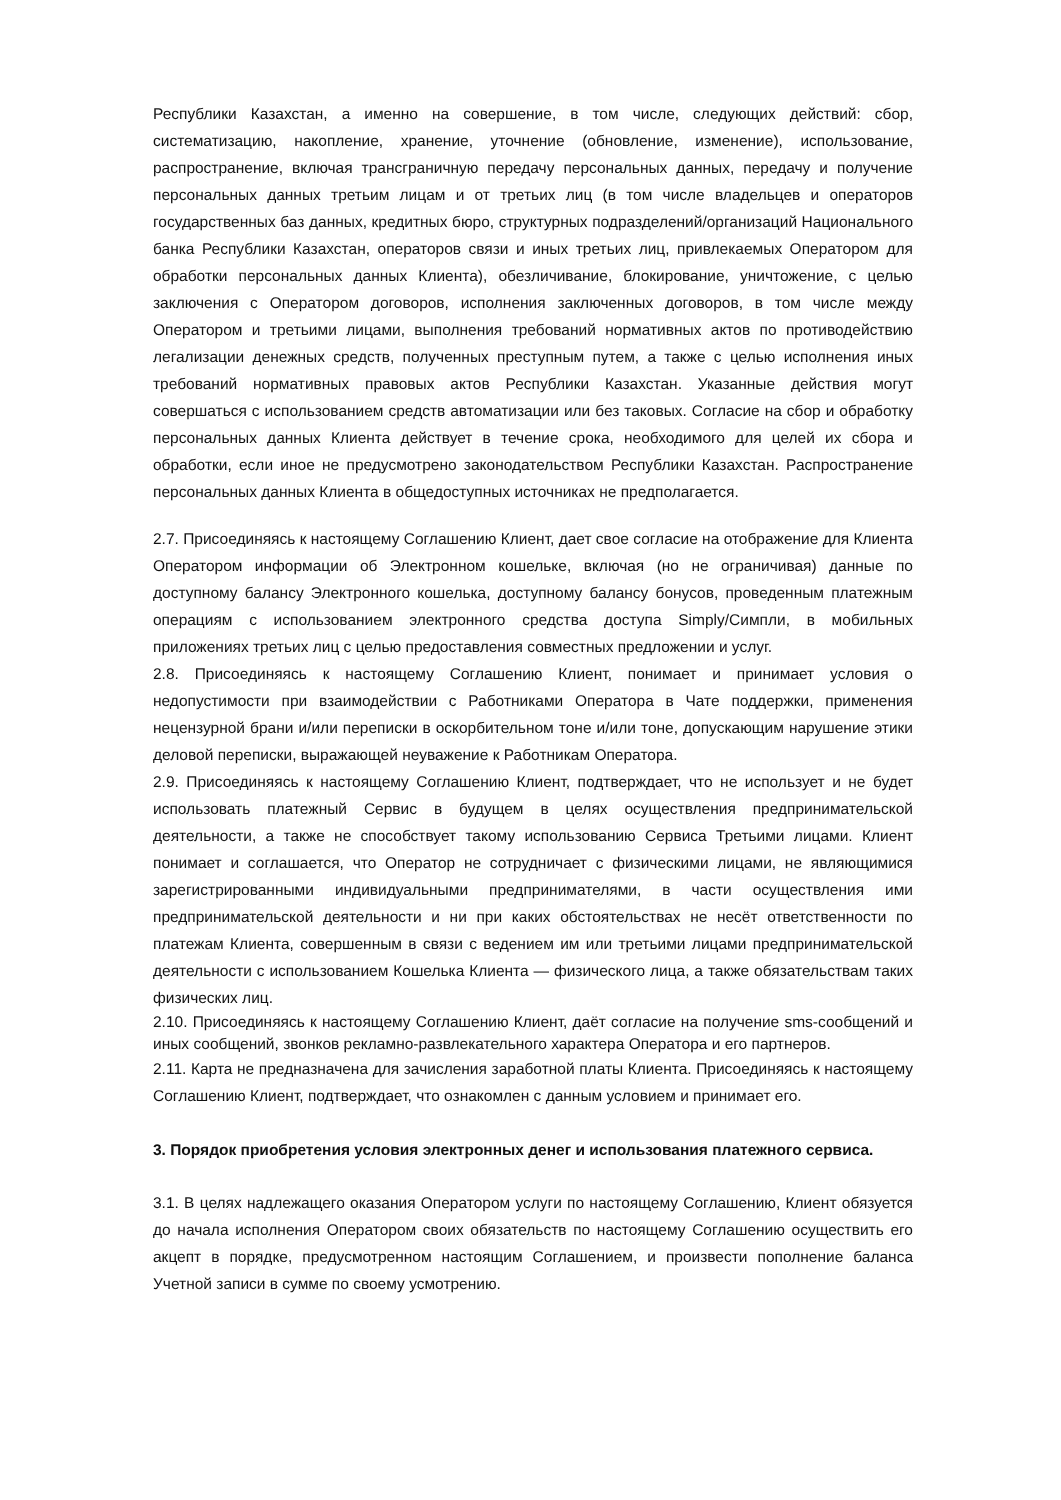Республики Казахстан, а именно на совершение, в том числе, следующих действий: сбор, систематизацию, накопление, хранение, уточнение (обновление, изменение), использование, распространение, включая трансграничную передачу персональных данных, передачу и получение персональных данных третьим лицам и от третьих лиц (в том числе владельцев и операторов государственных баз данных, кредитных бюро, структурных подразделений/организаций Национального банка Республики Казахстан, операторов связи и иных третьих лиц, привлекаемых Оператором для обработки персональных данных Клиента), обезличивание, блокирование, уничтожение, с целью заключения с Оператором договоров, исполнения заключенных договоров, в том числе между Оператором и третьими лицами, выполнения требований нормативных актов по противодействию легализации денежных средств, полученных преступным путем, а также с целью исполнения иных требований нормативных правовых актов Республики Казахстан. Указанные действия могут совершаться с использованием средств автоматизации или без таковых. Согласие на сбор и обработку персональных данных Клиента действует в течение срока, необходимого для целей их сбора и обработки, если иное не предусмотрено законодательством Республики Казахстан. Распространение персональных данных Клиента в общедоступных источниках не предполагается.
2.7. Присоединяясь к настоящему Соглашению Клиент, дает свое согласие на отображение для Клиента Оператором информации об Электронном кошельке, включая (но не ограничивая) данные по доступному балансу Электронного кошелька, доступному балансу бонусов, проведенным платежным операциям с использованием электронного средства доступа Simply/Симпли, в мобильных приложениях третьих лиц с целью предоставления совместных предложении и услуг.
2.8. Присоединяясь к настоящему Соглашению Клиент, понимает и принимает условия о недопустимости при взаимодействии с Работниками Оператора в Чате поддержки, применения нецензурной брани и/или переписки в оскорбительном тоне и/или тоне, допускающим нарушение этики деловой переписки, выражающей неуважение к Работникам Оператора.
2.9. Присоединяясь к настоящему Соглашению Клиент, подтверждает, что не использует и не будет использовать платежный Сервис в будущем в целях осуществления предпринимательской деятельности, а также не способствует такому использованию Сервиса Третьими лицами. Клиент понимает и соглашается, что Оператор не сотрудничает с физическими лицами, не являющимися зарегистрированными индивидуальными предпринимателями, в части осуществления ими предпринимательской деятельности и ни при каких обстоятельствах не несёт ответственности по платежам Клиента, совершенным в связи с ведением им или третьими лицами предпринимательской деятельности с использованием Кошелька Клиента — физического лица, а также обязательствам таких физических лиц.
2.10. Присоединяясь к настоящему Соглашению Клиент, даёт согласие на получение sms-сообщений и иных сообщений, звонков рекламно-развлекательного характера Оператора и его партнеров.
2.11. Карта не предназначена для зачисления заработной платы Клиента. Присоединяясь к настоящему Соглашению Клиент, подтверждает, что ознакомлен с данным условием и принимает его.
3. Порядок приобретения условия электронных денег и использования платежного сервиса.
3.1. В целях надлежащего оказания Оператором услуги по настоящему Соглашению, Клиент обязуется до начала исполнения Оператором своих обязательств по настоящему Соглашению осуществить его акцепт в порядке, предусмотренном настоящим Соглашением, и произвести пополнение баланса Учетной записи в сумме по своему усмотрению.